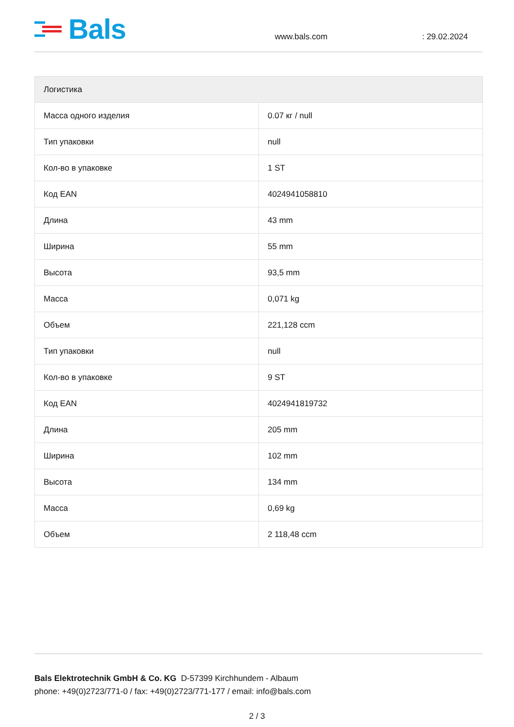Bals
www.bals.com : 29.02.2024
| Логистика | |
| --- | --- |
| Масса одного изделия | 0.07 кг / null |
| Тип упаковки | null |
| Кол-во в упаковке | 1 ST |
| Код EAN | 4024941058810 |
| Длина | 43 mm |
| Ширина | 55 mm |
| Высота | 93,5 mm |
| Масса | 0,071 kg |
| Объем | 221,128 ccm |
| Тип упаковки | null |
| Кол-во в упаковке | 9 ST |
| Код EAN | 4024941819732 |
| Длина | 205 mm |
| Ширина | 102 mm |
| Высота | 134 mm |
| Масса | 0,69 kg |
| Объем | 2 118,48 ccm |
Bals Elektrotechnik GmbH & Co. KG D-57399 Kirchhundem - Albaum
phone: +49(0)2723/771-0 / fax: +49(0)2723/771-177 / email: info@bals.com
2 / 3